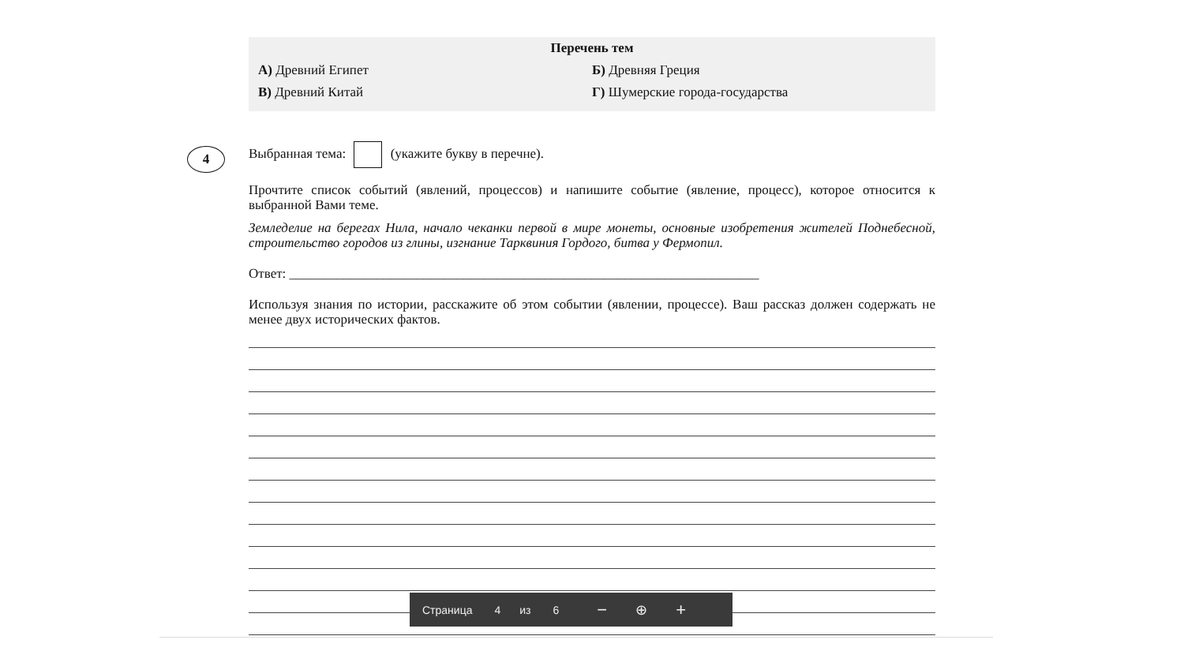Перечень тем
А) Древний Египет Б) Древняя Греция
В) Древний Китай Г) Шумерские города-государства
4
Выбранная тема: (укажите букву в перечне).
Прочтите список событий (явлений, процессов) и напишите событие (явление, процесс), которое относится к выбранной Вами теме.
Земледелие на берегах Нила, начало чеканки первой в мире монеты, основные изобретения жителей Поднебесной, строительство городов из глины, изгнание Тарквиния Гордого, битва у Фермопил.
Ответ: ______________________________________________________________________
Используя знания по истории, расскажите об этом событии (явлении, процессе). Ваш рассказ должен содержать не менее двух исторических фактов.
Страница 4 из 6 − ⊕ +